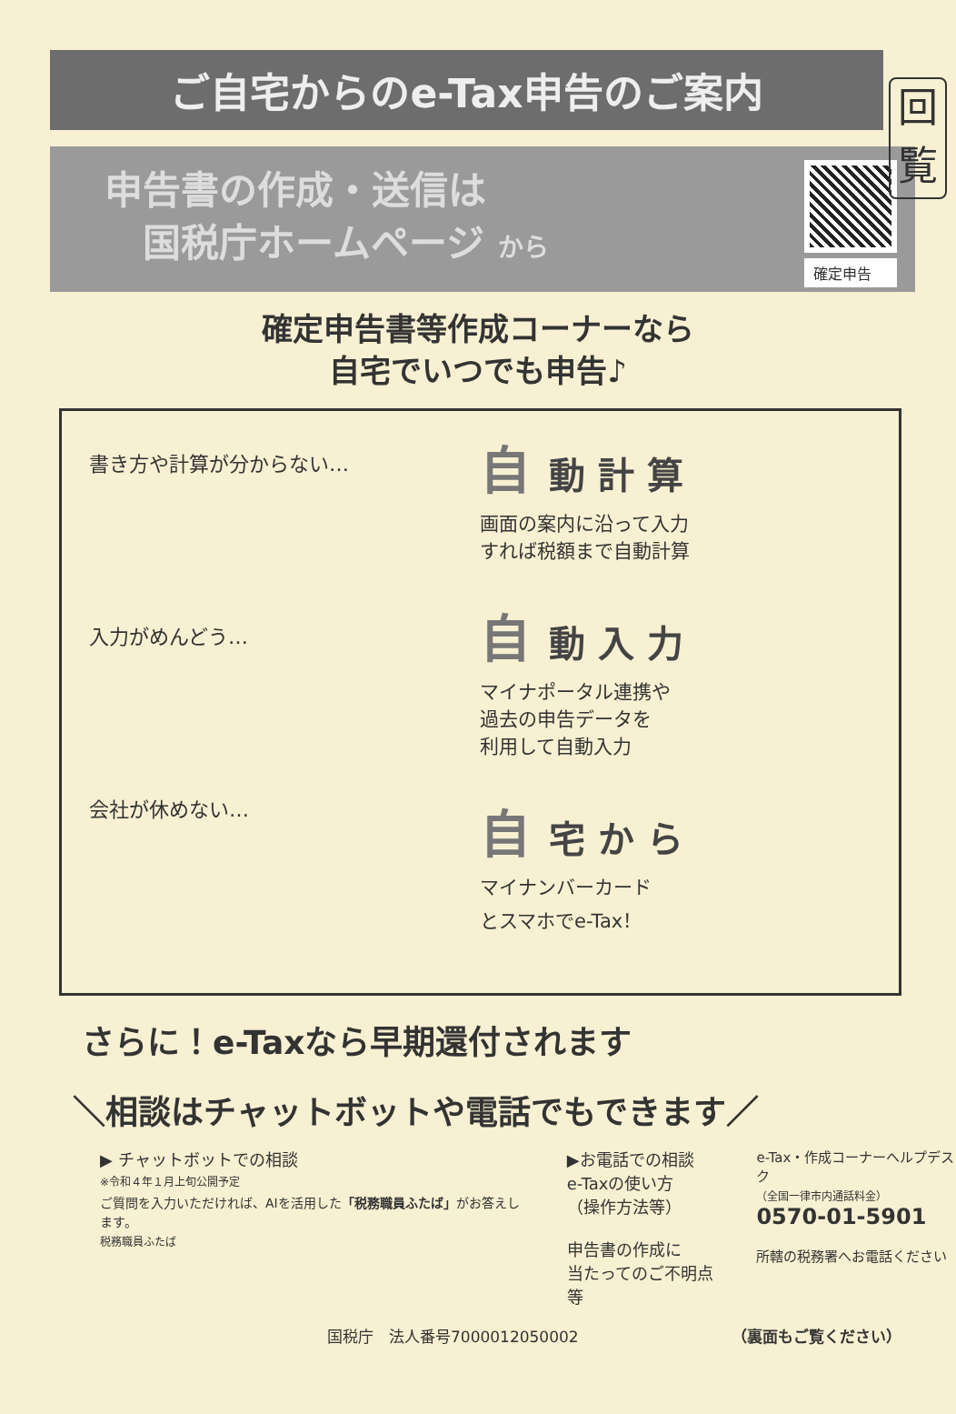回
覧
ご自宅からのe-Tax申告のご案内
申告書の作成・送信は
　国税庁ホームページ から
確定申告
確定申告書等作成コーナーなら
自宅でいつでも申告♪
書き方や計算が分からない…
入力がめんどう…
会社が休めない…
自 動計算
画面の案内に沿って入力
すれば税額まで自動計算
自 動入力
マイナポータル連携や
過去の申告データを
利用して自動入力
自 宅から
マイナンバーカード
とスマホでe-Tax！
さらに！e-Taxなら早期還付されます
＼相談はチャットボットや電話でもできます／
▶ チャットボットでの相談
※令和４年１月上旬公開予定
ご質問を入力いただければ、AIを活用した「税務職員ふたば」がお答えします。
税務職員ふたば
▶お電話での相談
e-Taxの使い方
（操作方法等）
申告書の作成に
当たってのご不明点等
e-Tax・作成コーナーヘルプデスク
（全国一律市内通話料金）
0570-01-5901
所轄の税務署へお電話ください
国税庁　法人番号7000012050002 （裏面もご覧ください）